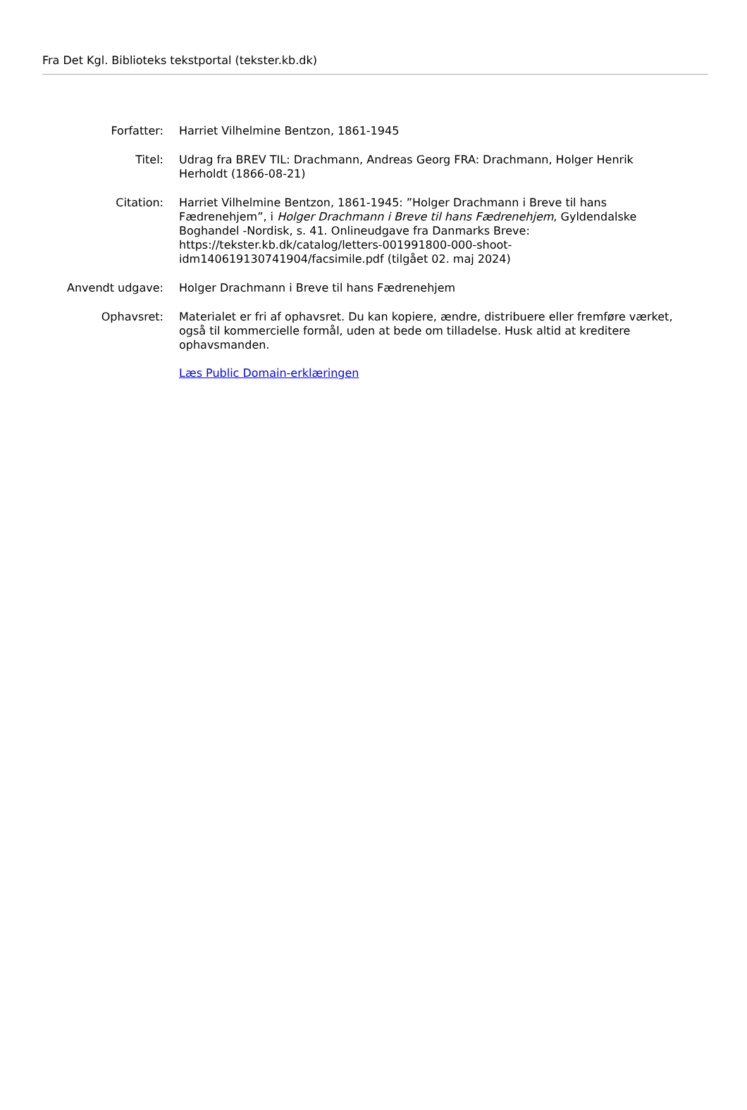Fra Det Kgl. Biblioteks tekstportal (tekster.kb.dk)
| Forfatter: | Harriet Vilhelmine Bentzon, 1861-1945 |
| Titel: | Udrag fra BREV TIL: Drachmann, Andreas Georg FRA: Drachmann, Holger Henrik Herholdt (1866-08-21) |
| Citation: | Harriet Vilhelmine Bentzon, 1861-1945: ”Holger Drachmann i Breve til hans Fædrenehjem”, i Holger Drachmann i Breve til hans Fædrenehjem , Gyldendalske Boghandel -Nordisk, s. 41. Onlineudgave fra Danmarks Breve: https://tekster.kb.dk/catalog/letters-001991800-000-shoot-idm140619130741904/facsimile.pdf (tilgået 02. maj 2024) |
| Anvendt udgave: | Holger Drachmann i Breve til hans Fædrenehjem |
| Ophavsret: | Materialet er fri af ophavsret. Du kan kopiere, ændre, distribuere eller fremføre værket, også til kommercielle formål, uden at bede om tilladelse. Husk altid at kreditere ophavsmanden. Læs Public Domain-erklæringen |